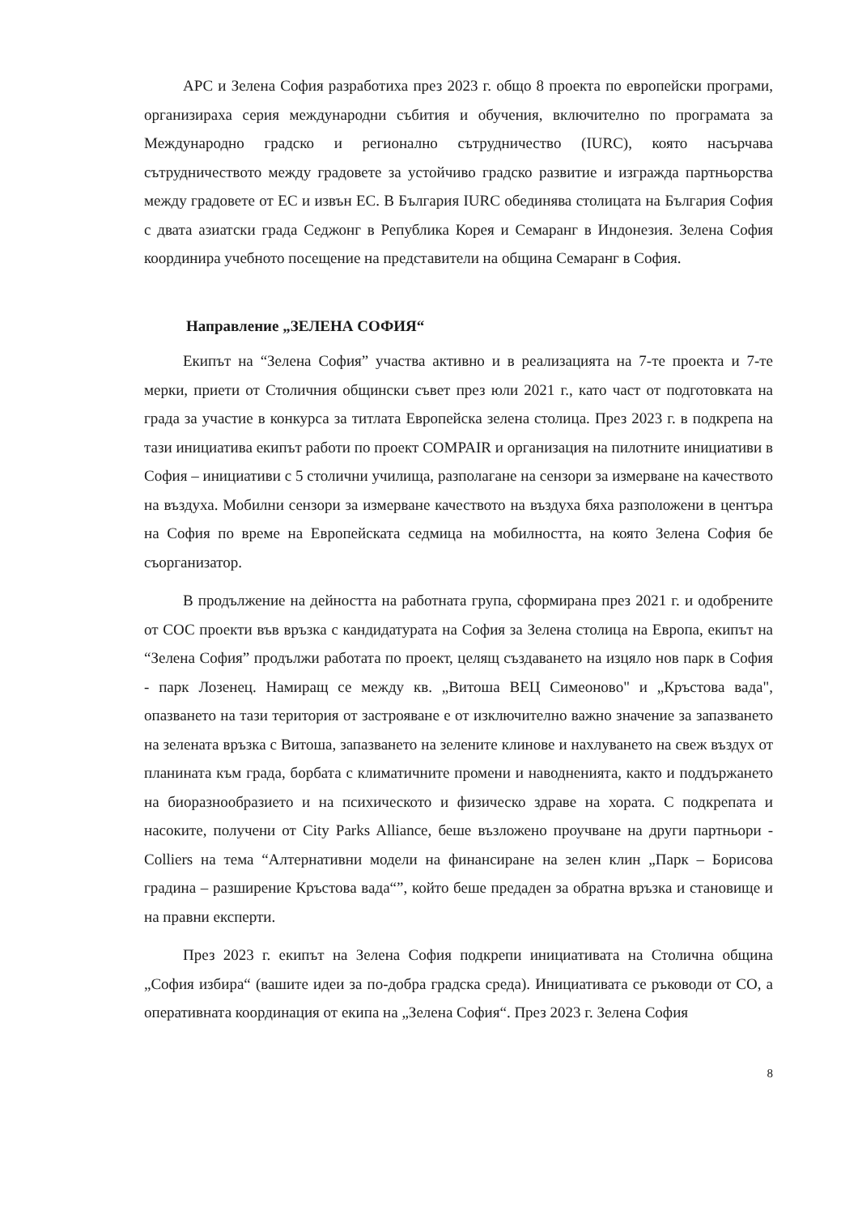АРС и Зелена София разработиха през 2023 г. общо 8 проекта по европейски програми, организираха серия международни събития и обучения, включително по програмата за Международно градско и регионално сътрудничество (IURC), която насърчава сътрудничеството между градовете за устойчиво градско развитие и изгражда партньорства между градовете от ЕС и извън ЕС. В България IURC обединява столицата на България София с двата азиатски града Седжонг в Република Корея и Семаранг в Индонезия. Зелена София координира учебното посещение на представители на община Семаранг в София.
Направление „ЗЕЛЕНА СОФИЯ“
Екипът на “Зелена София” участва активно и в реализацията на 7-те проекта и 7-те мерки, приети от Столичния общински съвет през юли 2021 г., като част от подготовката на града за участие в конкурса за титлата Европейска зелена столица. През 2023 г. в подкрепа на тази инициатива екипът работи по проект COMPAIR и организация на пилотните инициативи в София – инициативи с 5 столични училища, разполагане на сензори за измерване на качеството на въздуха. Мобилни сензори за измерване качеството на въздуха бяха разположени в центъра на София по време на Европейската седмица на мобилността, на която Зелена София бе съорганизатор.
В продължение на дейността на работната група, сформирана през 2021 г. и одобрените от СОС проекти във връзка с кандидатурата на София за Зелена столица на Европа, екипът на “Зелена София” продължи работата по проект, целящ създаването на изцяло нов парк в София - парк Лозенец. Намиращ се между кв. „Витоша ВЕЦ Симеоново" и „Кръстова вада", опазването на тази територия от застрояване е от изключително важно значение за запазването на зелената връзка с Витоша, запазването на зелените клинове и нахлуването на свеж въздух от планината към града, борбата с климатичните промени и наводненията, както и поддържането на биоразнообразието и на психическото и физическо здраве на хората. С подкрепата и насоките, получени от City Parks Alliance, беше възложено проучване на други партньори - Colliers на тема “Алтернативни модели на финансиране на зелен клин „Парк – Борисова градина – разширение Кръстова вада“”, който беше предаден за обратна връзка и становище и на правни експерти.
През 2023 г. екипът на Зелена София подкрепи инициативата на Столична община „София избира“ (вашите идеи за по-добра градска среда). Инициативата се ръководи от СО, а оперативната координация от екипа на „Зелена София“. През 2023 г. Зелена София
8